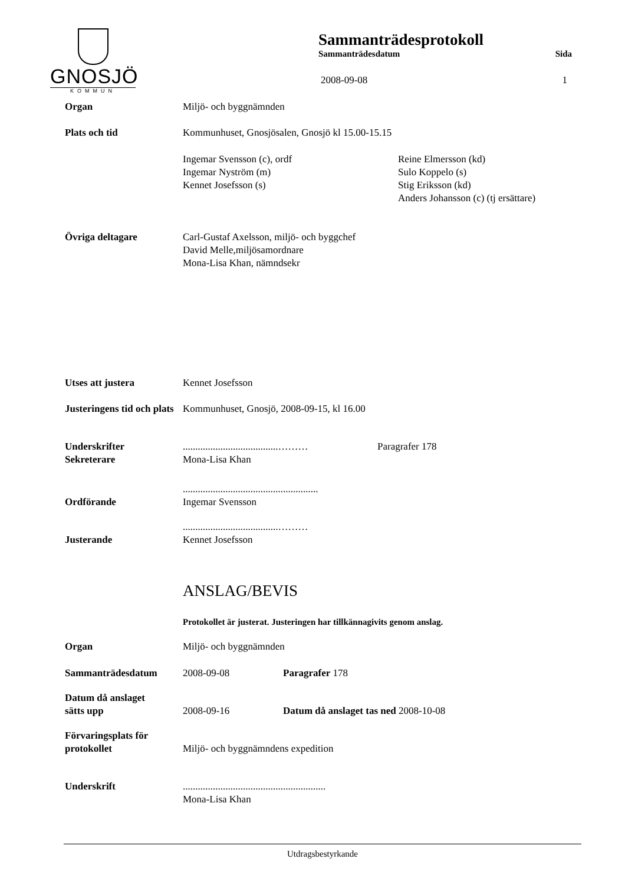GNOSJÖ
KOMMUN
Sammanträdesprotokoll
Sammanträdesdatum Sida
2008-09-08 1
Organ Miljö- och byggnämnden
Plats och tid Kommunhuset, Gnosjösalen, Gnosjö kl 15.00-15.15
Ingemar Svensson (c), ordf
Ingemar Nyström (m)
Kennet Josefsson (s)
Reine Elmersson (kd)
Sulo Koppelo (s)
Stig Eriksson (kd)
Anders Johansson (c) (tj ersättare)
Övriga deltagare Carl-Gustaf Axelsson, miljö- och byggchef
David Melle,miljösamordnare
Mona-Lisa Khan, nämndsekr
Utses att justera Kennet Josefsson
Justeringens tid och plats
Kommunhuset, Gnosjö, 2008-09-15, kl 16.00
Underskrifter
Sekreterare
......................................………
Mona-Lisa Khan
Paragrafer 178
Ordförande ......................................................
Ingemar Svensson
Justerande ......................................………
Kennet Josefsson
ANSLAG/BEVIS
Protokollet är justerat. Justeringen har tillkännagivits genom anslag.
Organ Miljö- och byggnämnden
Sammanträdesdatum 2008-09-08 Paragrafer 178
Datum då anslaget
sätts upp
2008-09-16
Datum då anslaget tas ned 2008-10-08
Förvaringsplats för
protokollet
Miljö- och byggnämndens expedition
Underskrift .........................................................
Mona-Lisa Khan
Utdragsbestyrkande